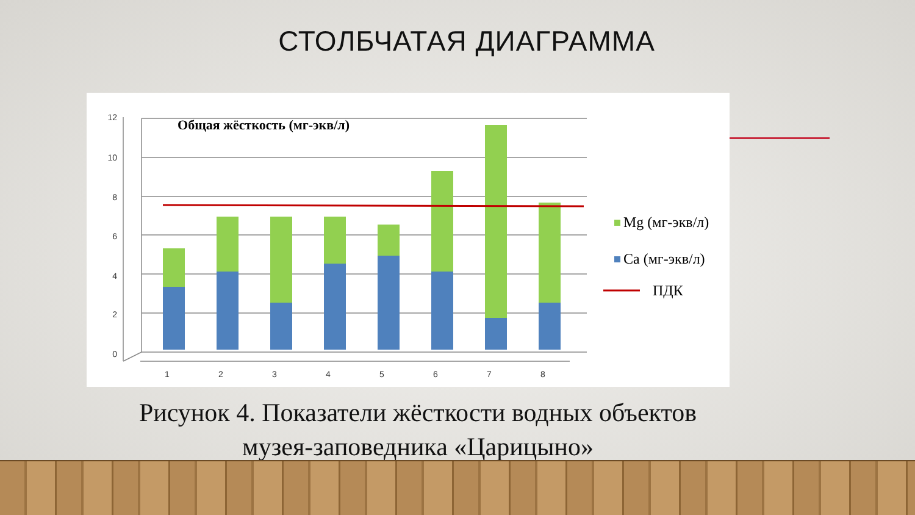СТОЛБЧАТАЯ ДИАГРАММА
12
10
8
6
4
2
0
Общая жёсткость (мг-экв/л)
1
2
3
4
5
6
7
8
Mg (мг-экв/л)
Ca (мг-экв/л)
ПДК
Рисунок 4. Показатели жёсткости водных объектов
музея-заповедника «Царицыно»